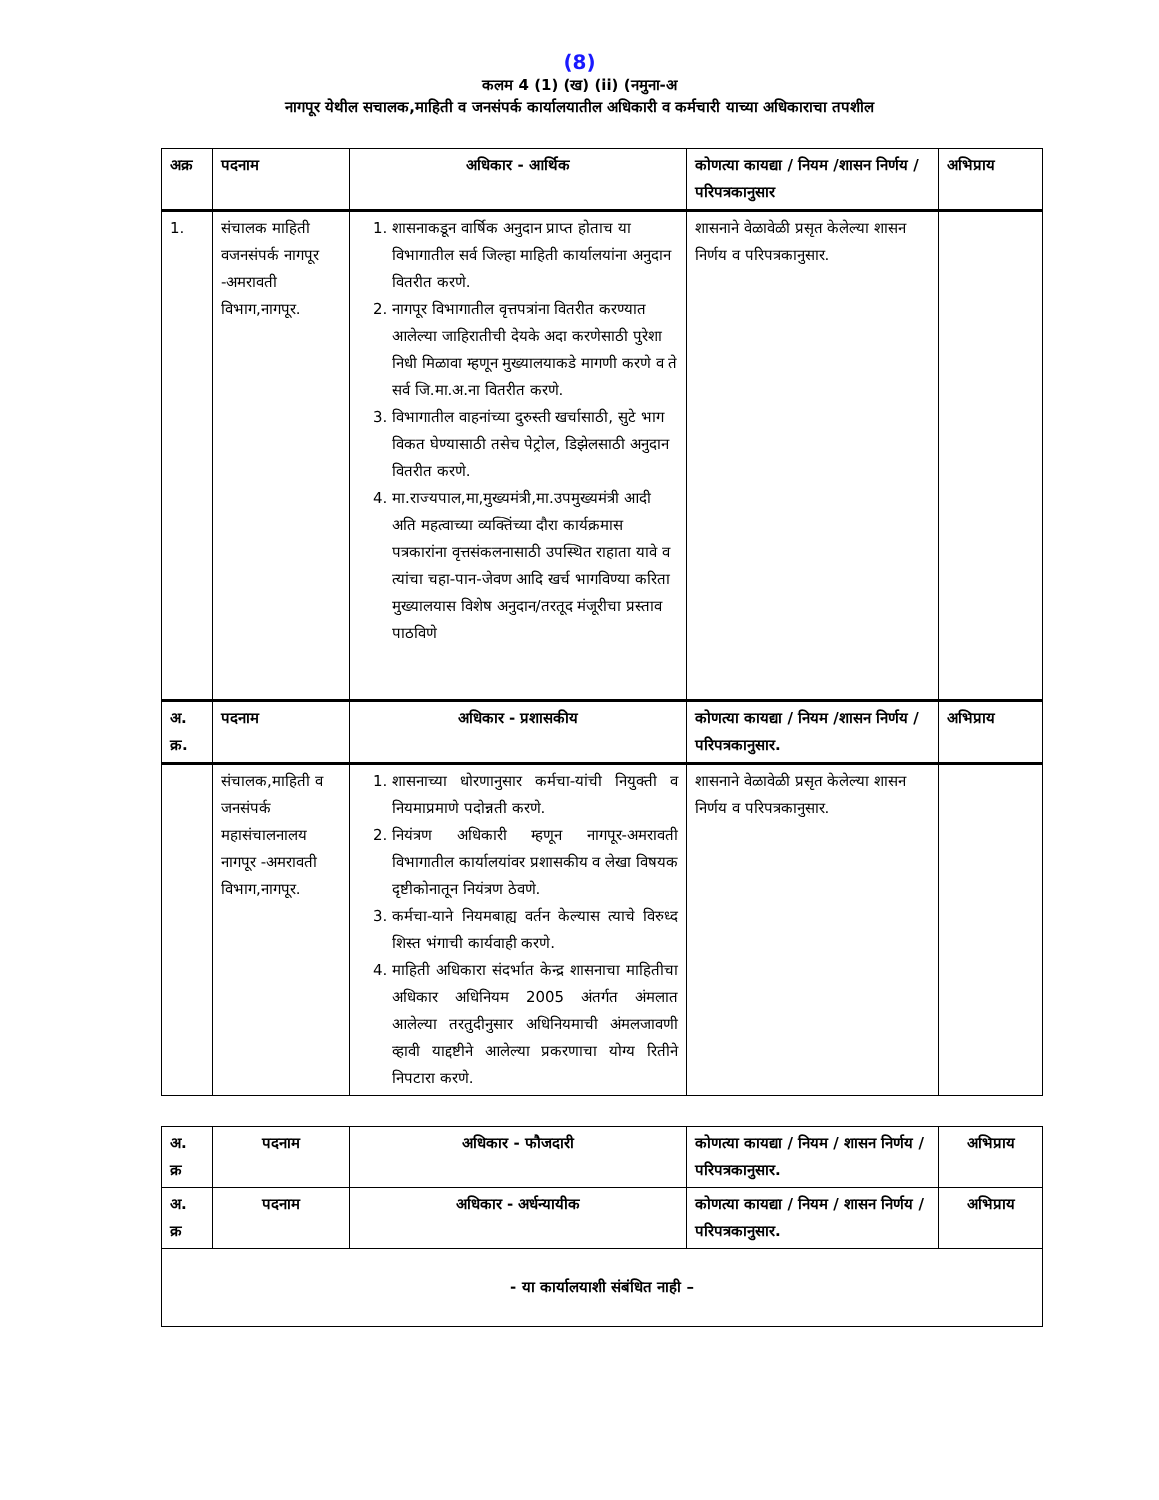(8)
कलम 4 (1) (ख) (ii) (नमुना-अ
नागपूर येथील सचालक,माहिती व जनसंपर्क कार्यालयातील अधिकारी व कर्मचारी याच्या अधिकाराचा तपशील
| अक्र | पदनाम | अधिकार - आर्थिक | कोणत्या कायद्या / नियम /शासन निर्णय /परिपत्रकानुसार | अभिप्राय |
| --- | --- | --- | --- | --- |
| 1. | संचालक माहिती वजनसंपर्क नागपूर -अमरावती विभाग,नागपूर. | 1. शासनाकडून वार्षिक अनुदान प्राप्त होताच या विभागातील सर्व जिल्हा माहिती कार्यालयांना अनुदान वितरीत करणे. 2. नागपूर विभागातील वृत्तपत्रांना वितरीत करण्यात आलेल्या जाहिरातीची देयके अदा करणेसाठी पुरेशा निधी मिळावा म्हणून मुख्यालयाकडे मागणी करणे व ते सर्व जि.मा.अ.ना वितरीत करणे. 3. विभागातील वाहनांच्या दुरुस्ती खर्चासाठी, सुटे भाग विकत घेण्यासाठी तसेच पेट्रोल, डिझेलसाठी अनुदान वितरीत करणे. 4. मा.राज्यपाल,मा,मुख्यमंत्री,मा.उपमुख्यमंत्री आदी अति महत्वाच्या व्यक्तिंच्या दौरा कार्यक्रमास पत्रकारांना वृत्तसंकलनासाठी उपस्थित राहाता यावे व त्यांचा चहा-पान-जेवण आदि खर्च भागविण्या करिता मुख्यालयास विशेष अनुदान/तरतूद मंजूरीचा प्रस्ताव पाठविणे | शासनाने वेळावेळी प्रसृत केलेल्या शासन निर्णय व परिपत्रकानुसार. | |
| अ. क्र. | पदनाम | अधिकार - प्रशासकीय | कोणत्या कायद्या / नियम /शासन निर्णय /परिपत्रकानुसार. | अभिप्राय |
| | संचालक,माहिती व जनसंपर्क महासंचालनालय नागपूर -अमरावती विभाग,नागपूर. | 1. शासनाच्या धोरणानुसार कर्मचा-यांची नियुक्ती व नियमाप्रमाणे पदोन्नती करणे. 2. नियंत्रण अधिकारी म्हणून नागपूर-अमरावती विभागातील कार्यालयांवर प्रशासकीय व लेखा विषयक दृष्टीकोनातून नियंत्रण ठेवणे. 3. कर्मचा-याने नियमबाह्य वर्तन केल्यास त्याचे विरुध्द शिस्त भंगाची कार्यवाही करणे. 4. माहिती अधिकारा संदर्भात केन्द्र शासनाचा माहितीचा अधिकार अधिनियम 2005 अंतर्गत अंमलात आलेल्या तरतुदीनुसार अधिनियमाची अंमलजावणी व्हावी याद्दष्टीने आलेल्या प्रकरणाचा योग्य रितीने निपटारा करणे. | शासनाने वेळावेळी प्रसृत केलेल्या शासन निर्णय व परिपत्रकानुसार. | |
| अ. क्र | पदनाम | अधिकार - फौजदारी | कोणत्या कायद्या / नियम / शासन निर्णय /परिपत्रकानुसार. | अभिप्राय |
| --- | --- | --- | --- | --- |
| अ. क्र | पदनाम | अधिकार - अर्धन्यायीक | कोणत्या कायद्या / नियम / शासन निर्णय /परिपत्रकानुसार. | अभिप्राय |
| - या कार्यालयाशी संबंधित नाही – | | | | |